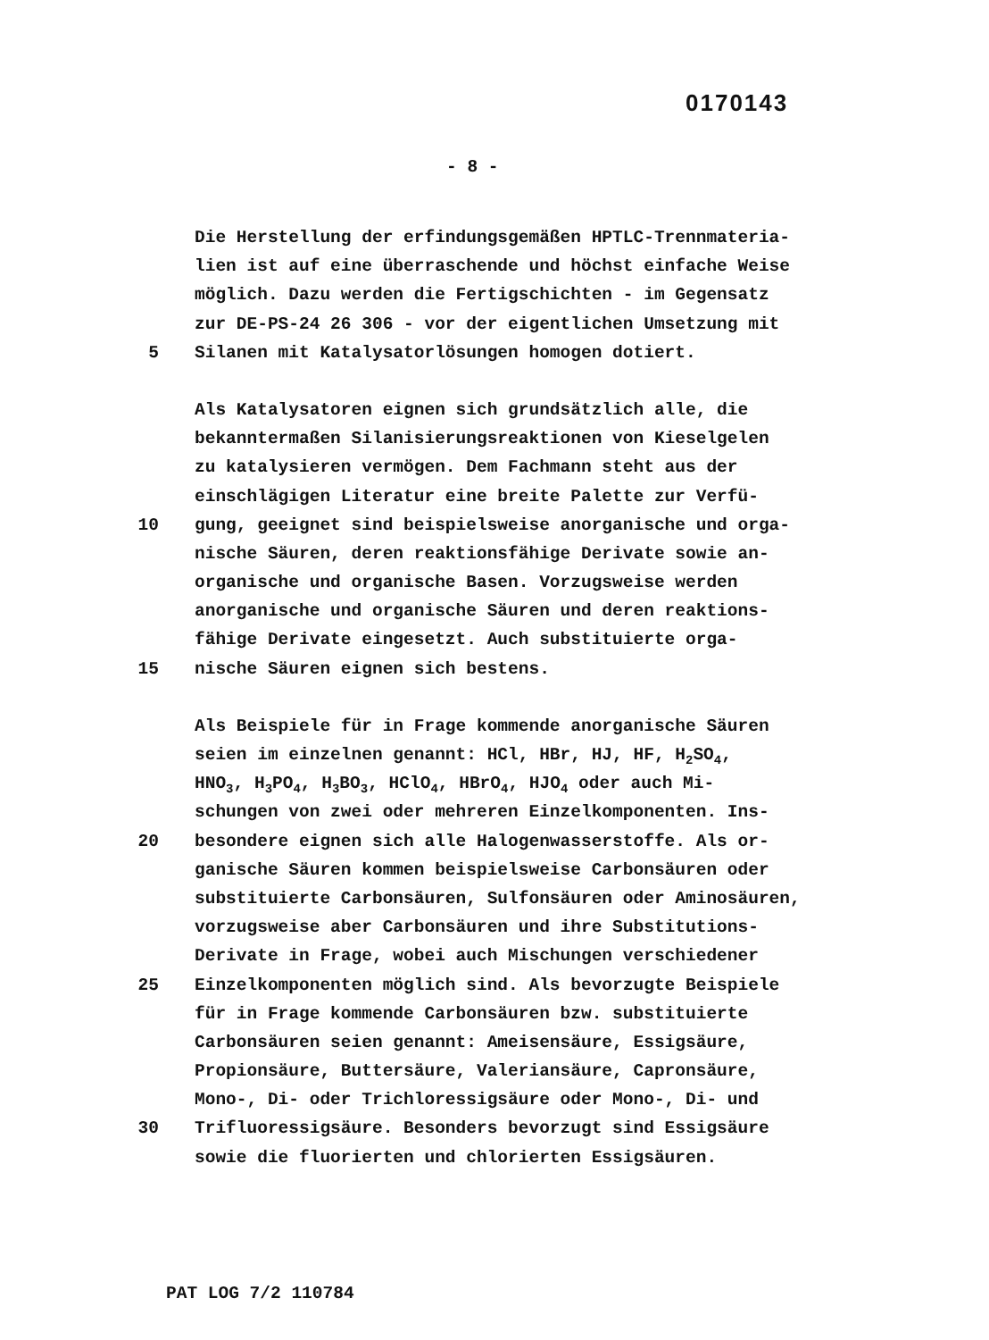0170143
- 8 -
Die Herstellung der erfindungsgemäßen HPTLC-Trennmateria-
lien ist auf eine überraschende und höchst einfache Weise
möglich. Dazu werden die Fertigschichten - im Gegensatz
zur DE-PS-24 26 306 - vor der eigentlichen Umsetzung mit
5 Silanen mit Katalysatorlösungen homogen dotiert.
Als Katalysatoren eignen sich grundsätzlich alle, die
bekanntermaßen Silanisierungsreaktionen von Kieselgelen
zu katalysieren vermögen. Dem Fachmann steht aus der
einschlägigen Literatur eine breite Palette zur Verfü-
10 gung, geeignet sind beispielsweise anorganische und orga-
nische Säuren, deren reaktionsfähige Derivate sowie an-
organische und organische Basen. Vorzugsweise werden
anorganische und organische Säuren und deren reaktions-
fähige Derivate eingesetzt. Auch substituierte orga-
15 nische Säuren eignen sich bestens.
Als Beispiele für in Frage kommende anorganische Säuren
seien im einzelnen genannt: HCl, HBr, HJ, HF, H<sub>2</sub>SO<sub>4</sub>,
HNO<sub>3</sub>, H<sub>3</sub>PO<sub>4</sub>, H<sub>3</sub>BO<sub>3</sub>, HClO<sub>4</sub>, HBrO<sub>4</sub>, HJO<sub>4</sub> oder auch Mi-
schungen von zwei oder mehreren Einzelkomponenten. Ins-
20 besondere eignen sich alle Halogenwasserstoffe. Als or-
ganische Säuren kommen beispielsweise Carbonsäuren oder
substituierte Carbonsäuren, Sulfonsäuren oder Aminosäuren,
vorzugsweise aber Carbonsäuren und ihre Substitutions-
Derivate in Frage, wobei auch Mischungen verschiedener
25 Einzelkomponenten möglich sind. Als bevorzugte Beispiele
für in Frage kommende Carbonsäuren bzw. substituierte
Carbonsäuren seien genannt: Ameisensäure, Essigsäure,
Propionsäure, Buttersäure, Valeriansäure, Capronsäure,
Mono-, Di- oder Trichloressigsäure oder Mono-, Di- und
30 Trifluoressigsäure. Besonders bevorzugt sind Essigsäure
sowie die fluorierten und chlorierten Essigsäuren.
PAT LOG 7/2 110784